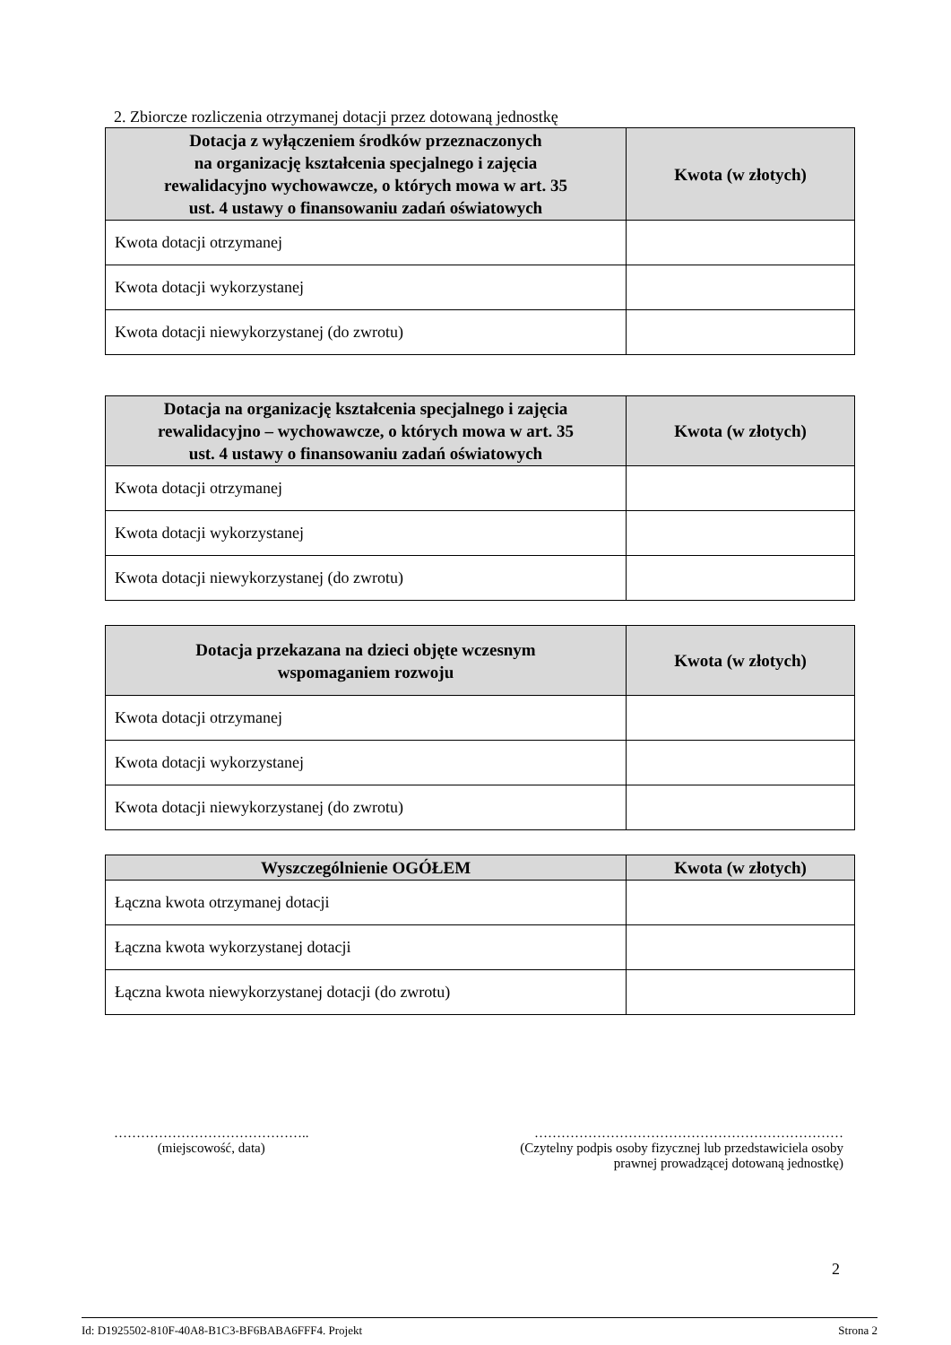2. Zbiorcze rozliczenia otrzymanej dotacji przez dotowaną jednostkę
| Dotacja z wyłączeniem środków przeznaczonych na organizację kształcenia specjalnego i zajęcia rewalidacyjno wychowawcze, o których mowa w art. 35 ust. 4 ustawy o finansowaniu zadań oświatowych | Kwota (w złotych) |
| --- | --- |
| Kwota dotacji otrzymanej | |
| Kwota dotacji wykorzystanej | |
| Kwota dotacji niewykorzystanej (do zwrotu) | |
| Dotacja na organizację kształcenia specjalnego i zajęcia rewalidacyjno – wychowawcze, o których mowa w art. 35 ust. 4 ustawy o finansowaniu zadań oświatowych | Kwota (w złotych) |
| --- | --- |
| Kwota dotacji otrzymanej | |
| Kwota dotacji wykorzystanej | |
| Kwota dotacji niewykorzystanej (do zwrotu) | |
| Dotacja przekazana na dzieci objęte wczesnym wspomaganiem rozwoju | Kwota (w złotych) |
| --- | --- |
| Kwota dotacji otrzymanej | |
| Kwota dotacji wykorzystanej | |
| Kwota dotacji niewykorzystanej (do zwrotu) | |
| Wyszczególnienie OGÓŁEM | Kwota (w złotych) |
| --- | --- |
| Łączna kwota otrzymanej dotacji | |
| Łączna kwota wykorzystanej dotacji | |
| Łączna kwota niewykorzystanej dotacji (do zwrotu) | |
……………………………………..
(miejscowość, data)
……………………………………………………………
(Czytelny podpis osoby fizycznej lub przedstawiciela osoby
prawnej prowadzącej dotowaną jednostkę)
2
Id: D1925502-810F-40A8-B1C3-BF6BABA6FFF4. Projekt Strona 2